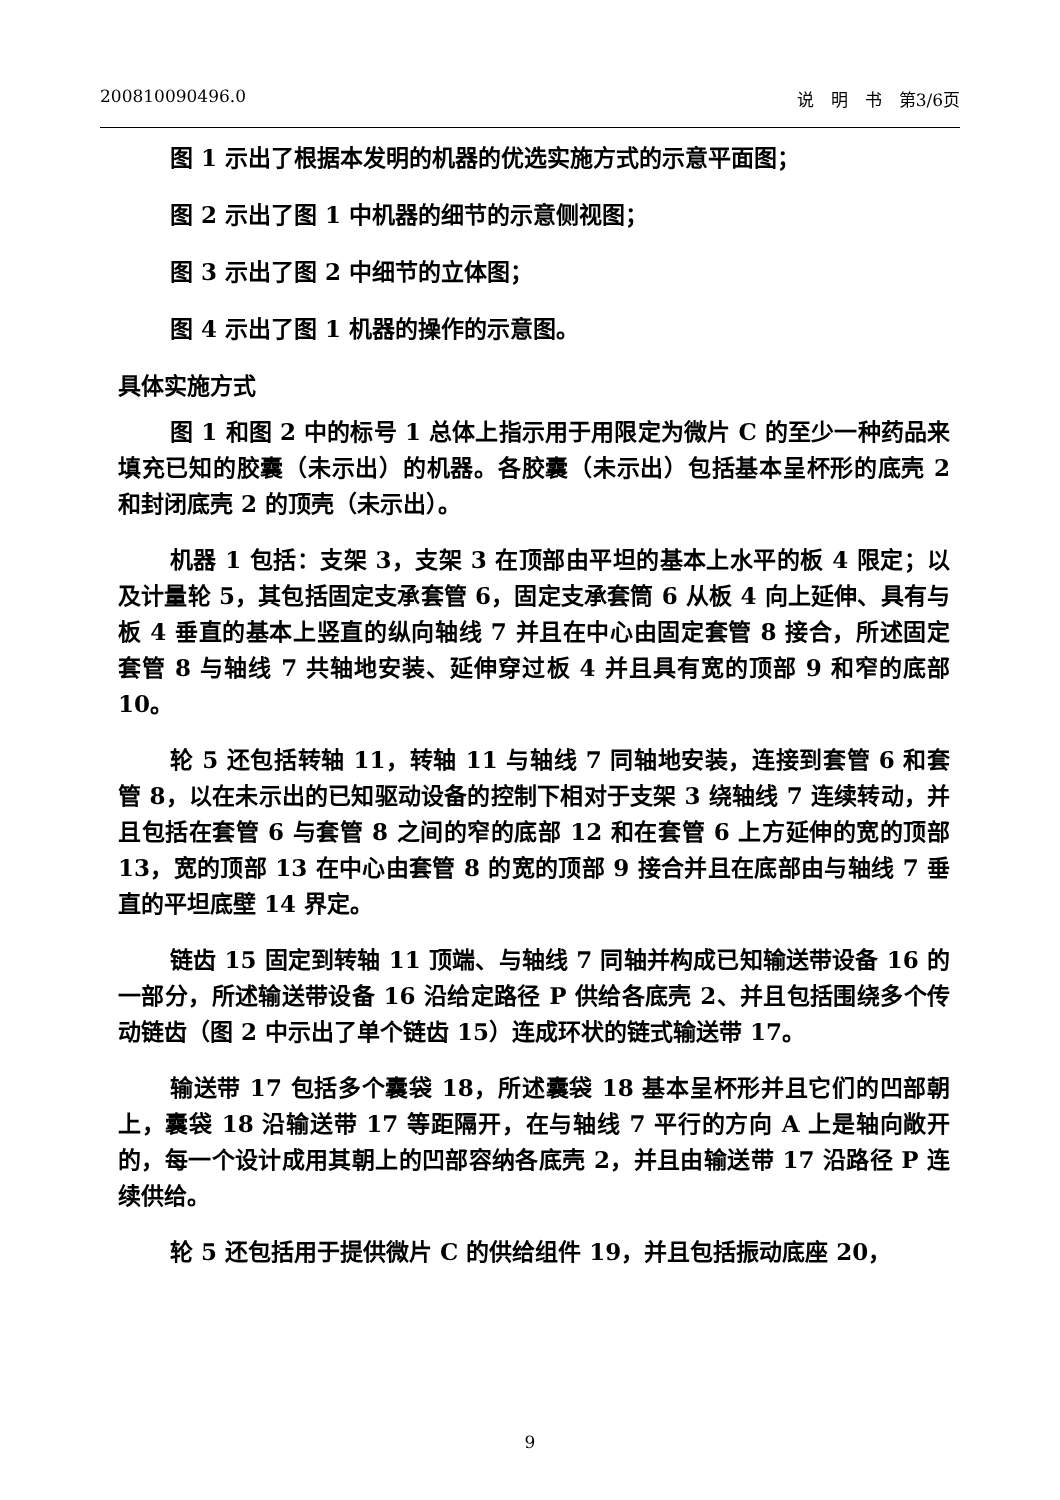200810090496.0 说　明　书　第3/6页
图 1 示出了根据本发明的机器的优选实施方式的示意平面图；
图 2 示出了图 1 中机器的细节的示意侧视图；
图 3 示出了图 2 中细节的立体图；
图 4 示出了图 1 机器的操作的示意图。
具体实施方式
图 1 和图 2 中的标号 1 总体上指示用于用限定为微片 C 的至少一种药品来填充已知的胶囊（未示出）的机器。各胶囊（未示出）包括基本呈杯形的底壳 2 和封闭底壳 2 的顶壳（未示出）。
机器 1 包括：支架 3，支架 3 在顶部由平坦的基本上水平的板 4 限定；以及计量轮 5，其包括固定支承套管 6，固定支承套筒 6 从板 4 向上延伸、具有与板 4 垂直的基本上竖直的纵向轴线 7 并且在中心由固定套管 8 接合，所述固定套管 8 与轴线 7 共轴地安装、延伸穿过板 4 并且具有宽的顶部 9 和窄的底部 10。
轮 5 还包括转轴 11，转轴 11 与轴线 7 同轴地安装，连接到套管 6 和套管 8，以在未示出的已知驱动设备的控制下相对于支架 3 绕轴线 7 连续转动，并且包括在套管 6 与套管 8 之间的窄的底部 12 和在套管 6 上方延伸的宽的顶部 13，宽的顶部 13 在中心由套管 8 的宽的顶部 9 接合并且在底部由与轴线 7 垂直的平坦底壁 14 界定。
链齿 15 固定到转轴 11 顶端、与轴线 7 同轴并构成已知输送带设备 16 的一部分，所述输送带设备 16 沿给定路径 P 供给各底壳 2、并且包括围绕多个传动链齿（图 2 中示出了单个链齿 15）连成环状的链式输送带 17。
输送带 17 包括多个囊袋 18，所述囊袋 18 基本呈杯形并且它们的凹部朝上，囊袋 18 沿输送带 17 等距隔开，在与轴线 7 平行的方向 A 上是轴向敞开的，每一个设计成用其朝上的凹部容纳各底壳 2，并且由输送带 17 沿路径 P 连续供给。
轮 5 还包括用于提供微片 C 的供给组件 19，并且包括振动底座 20，
9